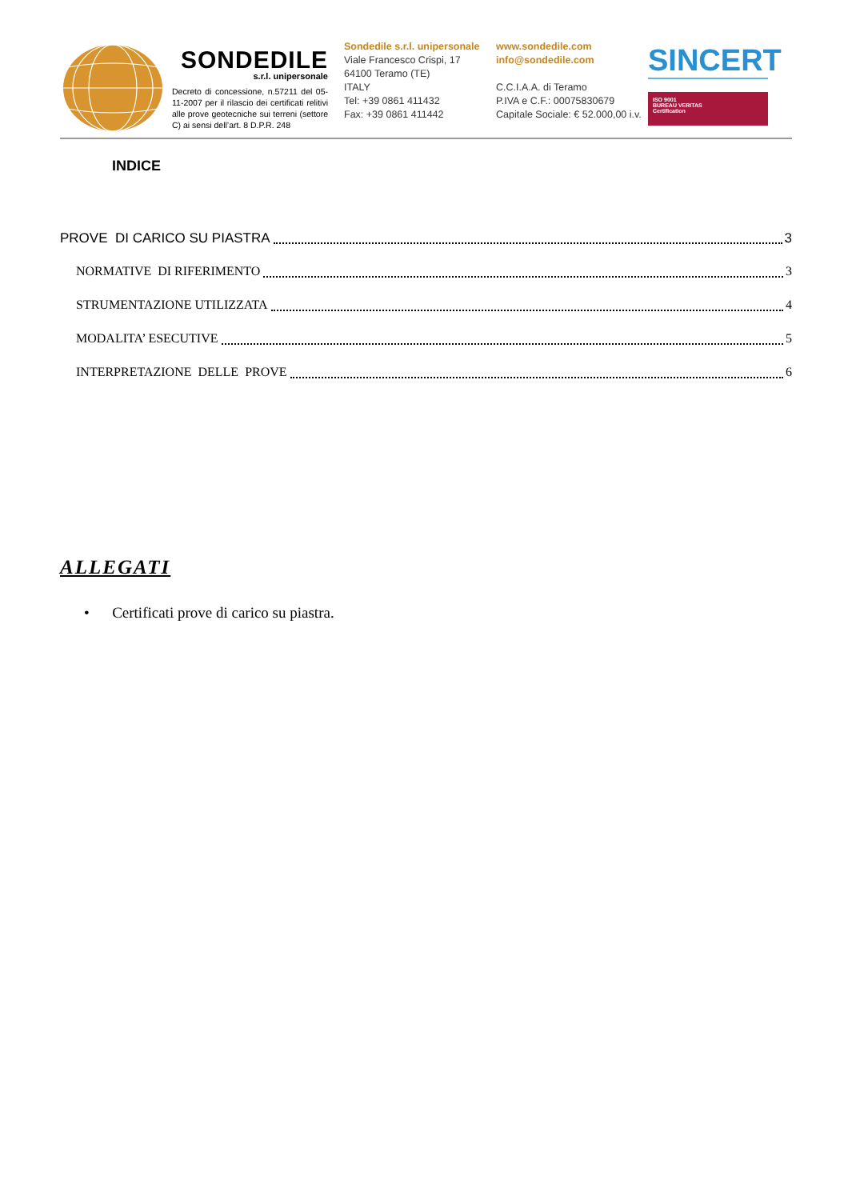SONDEDILE
s.r.l. unipersonale
Decreto di concessione, n.57211 del 05-11-2007 per il rilascio dei certificati relitivi alle prove geotecniche sui terreni (settore C) ai sensi dell’art. 8 D.P.R. 248
Sondedile s.r.l. unipersonale
Viale Francesco Crispi, 17
64100 Teramo (TE)
ITALY
Tel: +39 0861 411432
Fax: +39 0861 411442
www.sondedile.com
info@sondedile.com
C.C.I.A.A. di Teramo
P.IVA e C.F.: 00075830679
Capitale Sociale: € 52.000,00 i.v.
SINCERT
ISO 9001
BUREAU VERITAS
Certification
INDICE
PROVE DI CARICO SU PIASTRA 3
NORMATIVE DI RIFERIMENTO 3
STRUMENTAZIONE UTILIZZATA 4
MODALITA’ ESECUTIVE 5
INTERPRETAZIONE DELLE PROVE 6
ALLEGATI
• Certificati prove di carico su piastra.